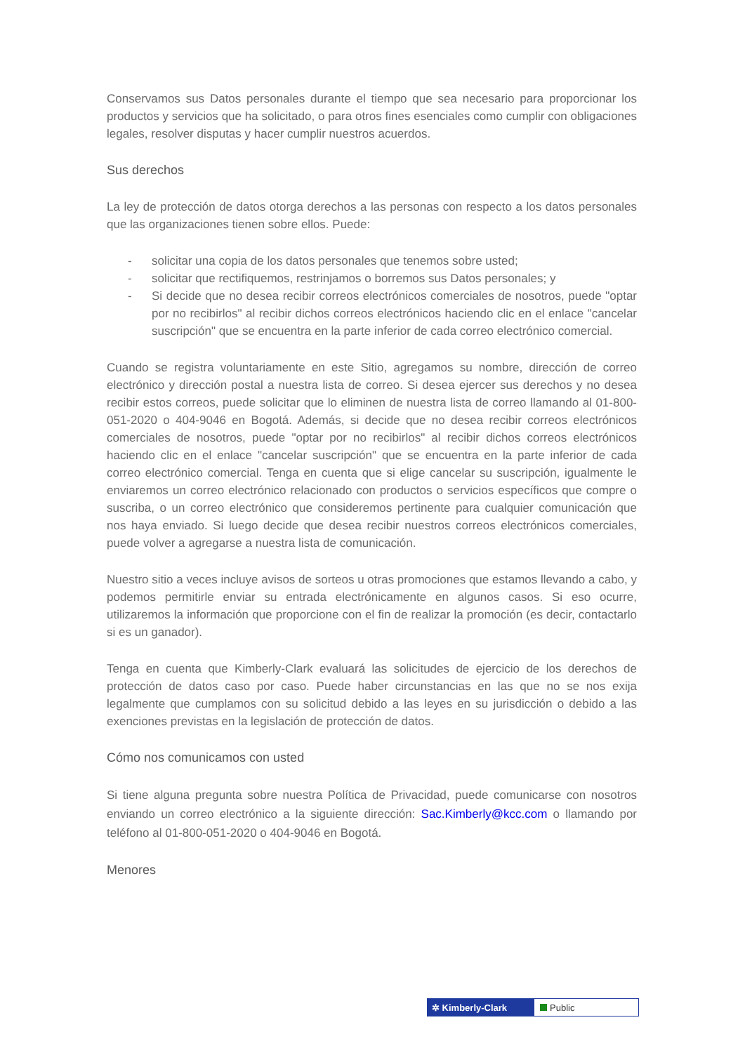Conservamos sus Datos personales durante el tiempo que sea necesario para proporcionar los productos y servicios que ha solicitado, o para otros fines esenciales como cumplir con obligaciones legales, resolver disputas y hacer cumplir nuestros acuerdos.
Sus derechos
La ley de protección de datos otorga derechos a las personas con respecto a los datos personales que las organizaciones tienen sobre ellos. Puede:
- solicitar una copia de los datos personales que tenemos sobre usted;
- solicitar que rectifiquemos, restrinjamos o borremos sus Datos personales; y
- Si decide que no desea recibir correos electrónicos comerciales de nosotros, puede "optar por no recibirlos" al recibir dichos correos electrónicos haciendo clic en el enlace "cancelar suscripción" que se encuentra en la parte inferior de cada correo electrónico comercial.
Cuando se registra voluntariamente en este Sitio, agregamos su nombre, dirección de correo electrónico y dirección postal a nuestra lista de correo. Si desea ejercer sus derechos y no desea recibir estos correos, puede solicitar que lo eliminen de nuestra lista de correo llamando al 01-800-051-2020 o 404-9046 en Bogotá. Además, si decide que no desea recibir correos electrónicos comerciales de nosotros, puede "optar por no recibirlos" al recibir dichos correos electrónicos haciendo clic en el enlace "cancelar suscripción" que se encuentra en la parte inferior de cada correo electrónico comercial. Tenga en cuenta que si elige cancelar su suscripción, igualmente le enviaremos un correo electrónico relacionado con productos o servicios específicos que compre o suscriba, o un correo electrónico que consideremos pertinente para cualquier comunicación que nos haya enviado. Si luego decide que desea recibir nuestros correos electrónicos comerciales, puede volver a agregarse a nuestra lista de comunicación.
Nuestro sitio a veces incluye avisos de sorteos u otras promociones que estamos llevando a cabo, y podemos permitirle enviar su entrada electrónicamente en algunos casos. Si eso ocurre, utilizaremos la información que proporcione con el fin de realizar la promoción (es decir, contactarlo si es un ganador).
Tenga en cuenta que Kimberly-Clark evaluará las solicitudes de ejercicio de los derechos de protección de datos caso por caso. Puede haber circunstancias en las que no se nos exija legalmente que cumplamos con su solicitud debido a las leyes en su jurisdicción o debido a las exenciones previstas en la legislación de protección de datos.
Cómo nos comunicamos con usted
Si tiene alguna pregunta sobre nuestra Política de Privacidad, puede comunicarse con nosotros enviando un correo electrónico a la siguiente dirección: Sac.Kimberly@kcc.com o llamando por teléfono al 01-800-051-2020 o 404-9046 en Bogotá.
Menores
✲ Kimberly-Clark Public